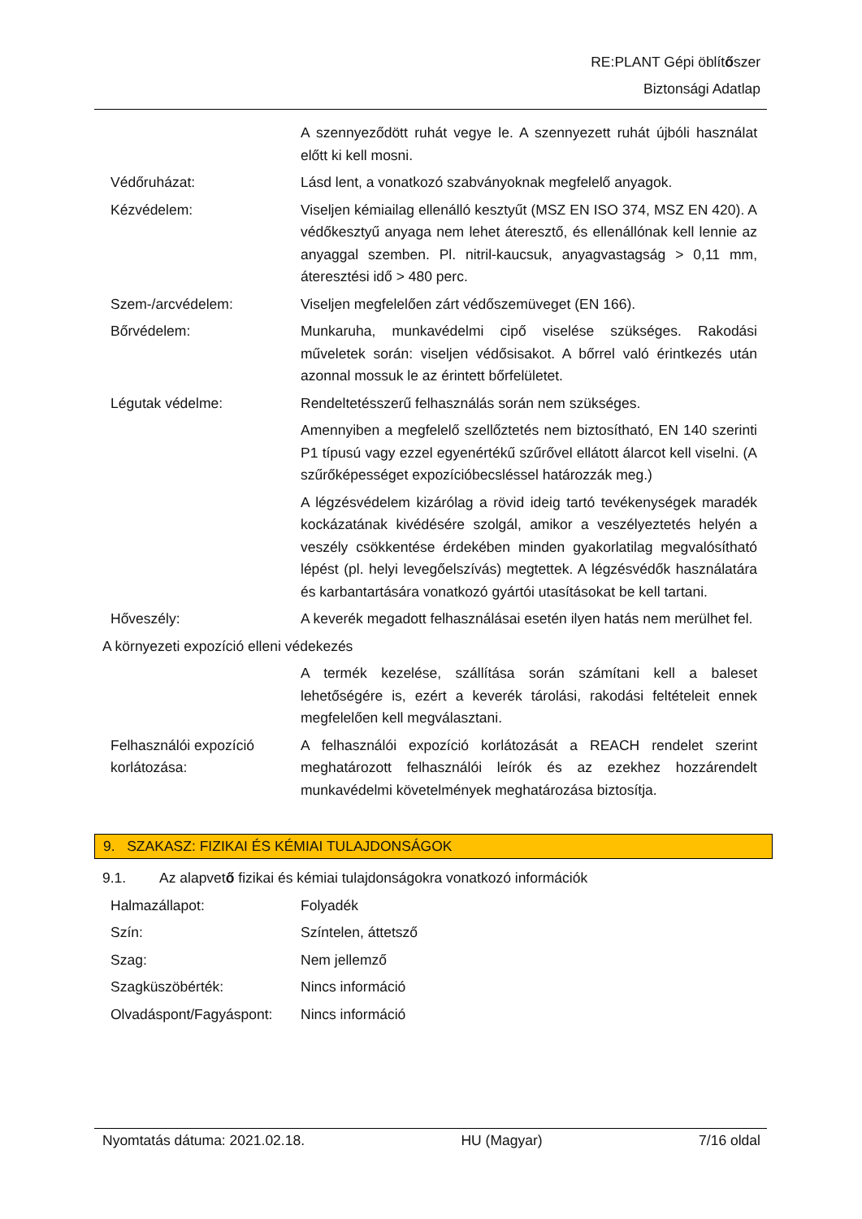RE:PLANT Gépi öblítőszer
Biztonsági Adatlap
A szennyeződött ruhát vegye le. A szennyezett ruhát újbóli használat előtt ki kell mosni.
Védőruházat: Lásd lent, a vonatkozó szabványoknak megfelelő anyagok.
Kézvédelem: Viseljen kémiailag ellenálló kesztyűt (MSZ EN ISO 374, MSZ EN 420). A védőkesztyű anyaga nem lehet áteresztő, és ellenállónak kell lennie az anyaggal szemben. Pl. nitril-kaucsuk, anyagvastagság > 0,11 mm, áteresztési idő > 480 perc.
Szem-/arcvédelem: Viseljen megfelelően zárt védőszemüveget (EN 166).
Bőrvédelem: Munkaruha, munkavédelmi cipő viselése szükséges. Rakodási műveletek során: viseljen védősisakot. A bőrrel való érintkezés után azonnal mossuk le az érintett bőrfelületet.
Légutak védelme: Rendeltetésszerű felhasználás során nem szükséges.
Amennyiben a megfelelő szellőztetés nem biztosítható, EN 140 szerinti P1 típusú vagy ezzel egyenértékű szűrővel ellátott álarcot kell viselni. (A szűrőképességet expozícióbecsléssel határozzák meg.)
A légzésvédelem kizárólag a rövid ideig tartó tevékenységek maradék kockázatának kivédésére szolgál, amikor a veszélyeztetés helyén a veszély csökkentése érdekében minden gyakorlatilag megvalósítható lépést (pl. helyi levegőelszívás) megtettek. A légzésvédők használatára és karbantartására vonatkozó gyártói utasításokat be kell tartani.
Hőveszély: A keverék megadott felhasználásai esetén ilyen hatás nem merülhet fel.
A környezeti expozíció elleni védekezés
A termék kezelése, szállítása során számítani kell a baleset lehetőségére is, ezért a keverék tárolási, rakodási feltételeit ennek megfelelően kell megválasztani.
Felhasználói expozíció korlátozása:
A felhasználói expozíció korlátozását a REACH rendelet szerint meghatározott felhasználói leírók és az ezekhez hozzárendelt munkavédelmi követelmények meghatározása biztosítja.
9. SZAKASZ: FIZIKAI ÉS KÉMIAI TULAJDONSÁGOK
9.1. Az alapvet ő fizikai és kémiai tulajdonságokra vonatkozó információk
Halmazállapot: Folyadék
Szín: Színtelen, áttetsző
Szag: Nem jellemző
Szagküszöbérték: Nincs információ
Olvadáspont/Fagyáspont: Nincs információ
Nyomtatás dátuma: 2021.02.18. HU (Magyar) 7/16 oldal